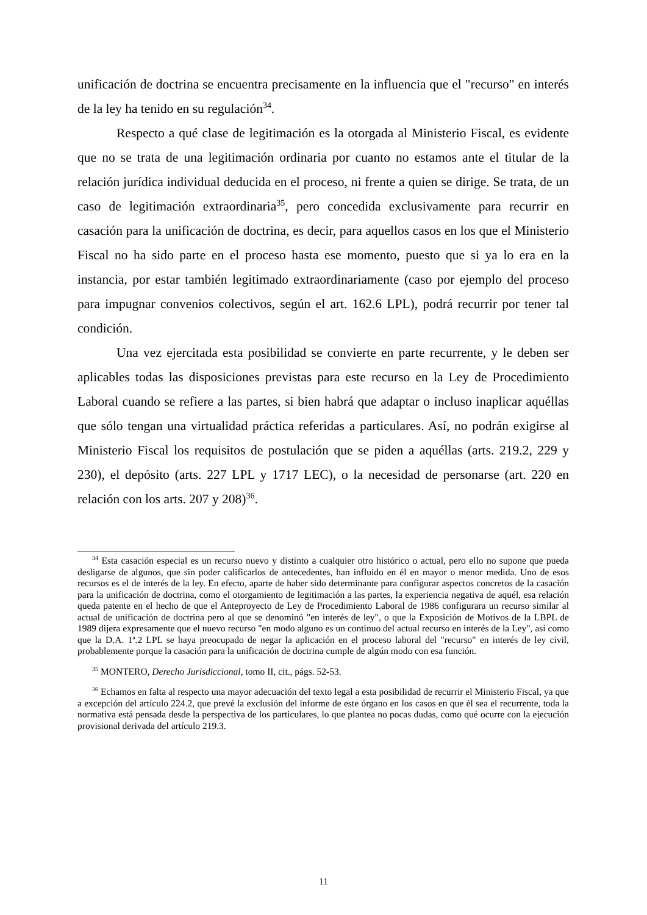unificación de doctrina se encuentra precisamente en la influencia que el "recurso" en interés de la ley ha tenido en su regulación<sup>34</sup>.
Respecto a qué clase de legitimación es la otorgada al Ministerio Fiscal, es evidente que no se trata de una legitimación ordinaria por cuanto no estamos ante el titular de la relación jurídica individual deducida en el proceso, ni frente a quien se dirige. Se trata, de un caso de legitimación extraordinaria<sup>35</sup>, pero concedida exclusivamente para recurrir en casación para la unificación de doctrina, es decir, para aquellos casos en los que el Ministerio Fiscal no ha sido parte en el proceso hasta ese momento, puesto que si ya lo era en la instancia, por estar también legitimado extraordinariamente (caso por ejemplo del proceso para impugnar convenios colectivos, según el art. 162.6 LPL), podrá recurrir por tener tal condición.
Una vez ejercitada esta posibilidad se convierte en parte recurrente, y le deben ser aplicables todas las disposiciones previstas para este recurso en la Ley de Procedimiento Laboral cuando se refiere a las partes, si bien habrá que adaptar o incluso inaplicar aquéllas que sólo tengan una virtualidad práctica referidas a particulares. Así, no podrán exigirse al Ministerio Fiscal los requisitos de postulación que se piden a aquéllas (arts. 219.2, 229 y 230), el depósito (arts. 227 LPL y 1717 LEC), o la necesidad de personarse (art. 220 en relación con los arts. 207 y 208)<sup>36</sup>.
<sup>34</sup> Esta casación especial es un recurso nuevo y distinto a cualquier otro histórico o actual, pero ello no supone que pueda desligarse de algunos, que sin poder calificarlos de antecedentes, han influido en él en mayor o menor medida. Uno de esos recursos es el de interés de la ley. En efecto, aparte de haber sido determinante para configurar aspectos concretos de la casación para la unificación de doctrina, como el otorgamiento de legitimación a las partes, la experiencia negativa de aquél, esa relación queda patente en el hecho de que el Anteproyecto de Ley de Procedimiento Laboral de 1986 configurara un recurso similar al actual de unificación de doctrina pero al que se denominó "en interés de ley", o que la Exposición de Motivos de la LBPL de 1989 dijera expresamente que el nuevo recurso "en modo alguno es un continuo del actual recurso en interés de la Ley", así como que la D.A. 1ª.2 LPL se haya preocupado de negar la aplicación en el proceso laboral del "recurso" en interés de ley civil, probablemente porque la casación para la unificación de doctrina cumple de algún modo con esa función.
<sup>35</sup> MONTERO, Derecho Jurisdiccional, tomo II, cit., págs. 52-53.
<sup>36</sup> Echamos en falta al respecto una mayor adecuación del texto legal a esta posibilidad de recurrir el Ministerio Fiscal, ya que a excepción del artículo 224.2, que prevé la exclusión del informe de este órgano en los casos en que él sea el recurrente, toda la normativa está pensada desde la perspectiva de los particulares, lo que plantea no pocas dudas, como qué ocurre con la ejecución provisional derivada del artículo 219.3.
11